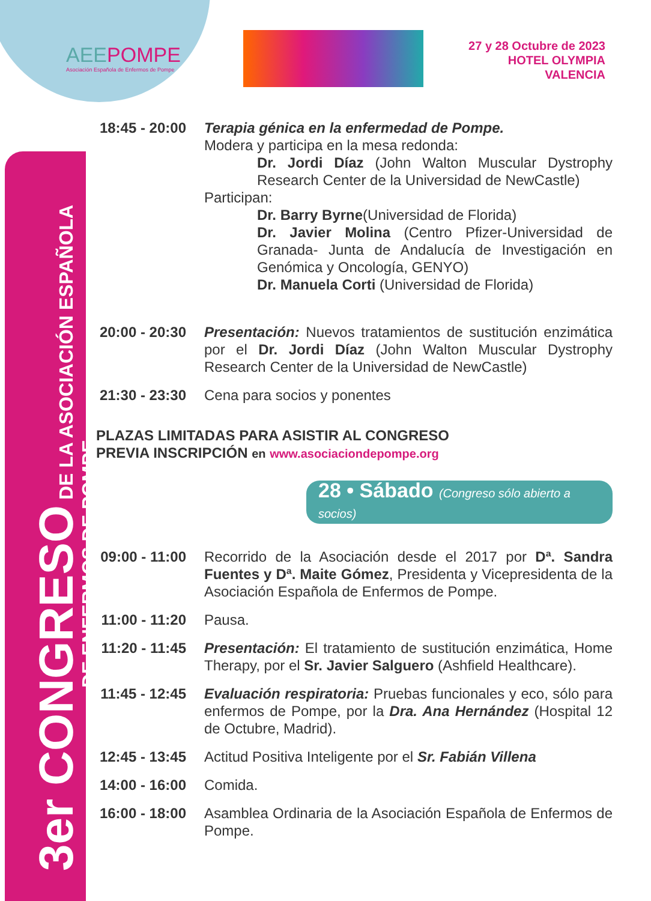AEEPOMPE
Asociación Española de Enfermos de Pompe
27 y 28 Octubre de 2023
HOTEL OLYMPIA
VALENCIA
3er CONGRESO DE LA ASOCIACIÓN ESPAÑOLA
DE ENFERMOS DE POMPE
18:45 - 20:00
Terapia génica en la enfermedad de Pompe.
Modera y participa en la mesa redonda:
Dr. Jordi Díaz (John Walton Muscular Dystrophy Research Center de la Universidad de NewCastle)
Participan:
Dr. Barry Byrne(Universidad de Florida)
Dr. Javier Molina (Centro Pfizer-Universidad de Granada- Junta de Andalucía de Investigación en Genómica y Oncología, GENYO)
Dr. Manuela Corti (Universidad de Florida)
20:00 - 20:30
Presentación: Nuevos tratamientos de sustitución enzimática por el Dr. Jordi Díaz (John Walton Muscular Dystrophy Research Center de la Universidad de NewCastle)
21:30 - 23:30
Cena para socios y ponentes
PLAZAS LIMITADAS PARA ASISTIR AL CONGRESO
PREVIA INSCRIPCIÓN en www.asociaciondepompe.org
28 • Sábado (Congreso sólo abierto a socios)
09:00 - 11:00
Recorrido de la Asociación desde el 2017 por Dª. Sandra Fuentes y Dª. Maite Gómez, Presidenta y Vicepresidenta de la Asociación Española de Enfermos de Pompe.
11:00 - 11:20
Pausa.
11:20 - 11:45
Presentación: El tratamiento de sustitución enzimática, Home Therapy, por el Sr. Javier Salguero (Ashfield Healthcare).
11:45 - 12:45
Evaluación respiratoria: Pruebas funcionales y eco, sólo para enfermos de Pompe, por la Dra. Ana Hernández (Hospital 12 de Octubre, Madrid).
12:45 - 13:45
Actitud Positiva Inteligente por el Sr. Fabián Villena
14:00 - 16:00
Comida.
16:00 - 18:00
Asamblea Ordinaria de la Asociación Española de Enfermos de Pompe.